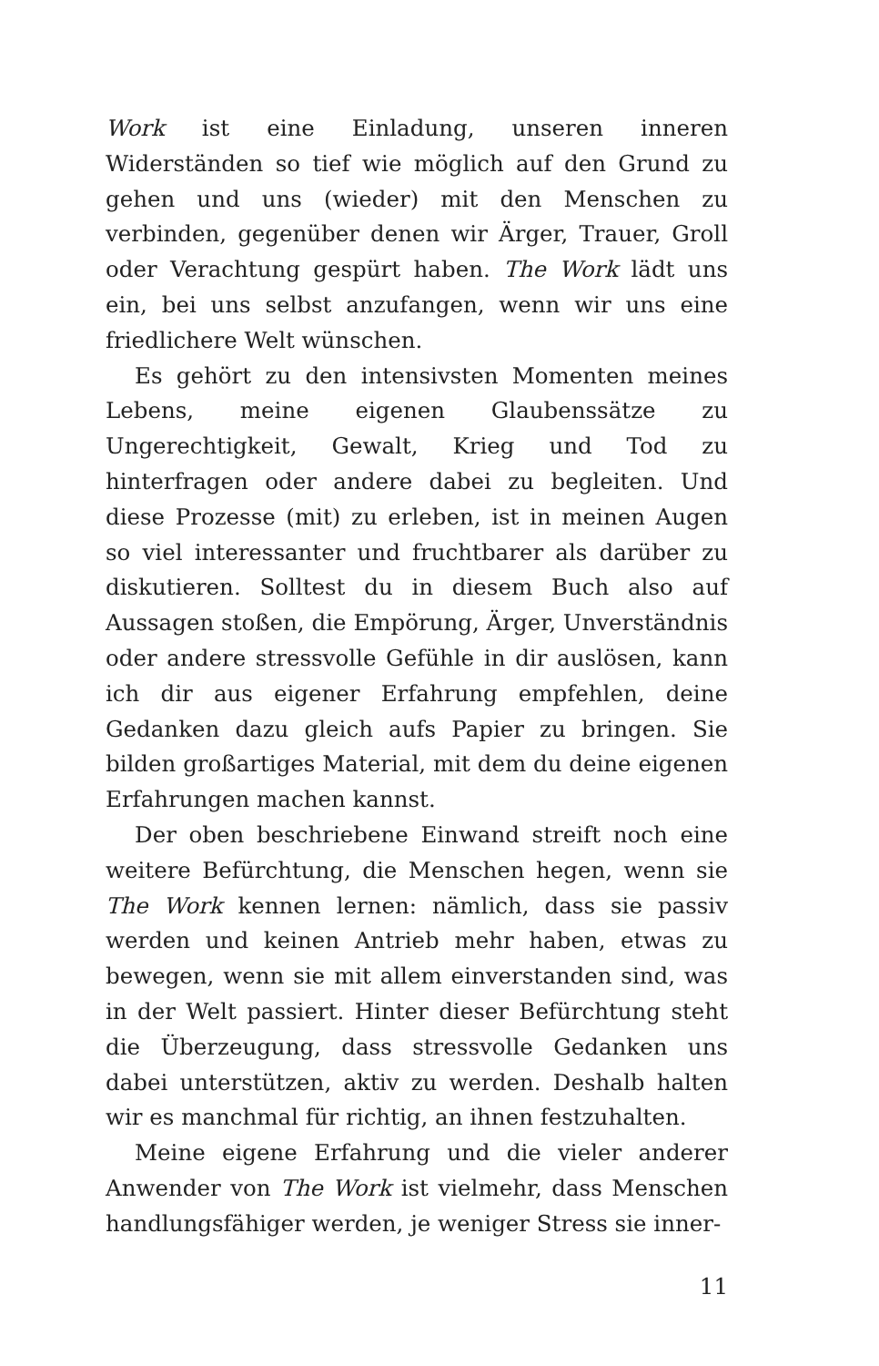Work ist eine Einladung, unseren inneren Widerständen so tief wie möglich auf den Grund zu gehen und uns (wieder) mit den Menschen zu verbinden, gegenüber denen wir Ärger, Trauer, Groll oder Verachtung gespürt haben. The Work lädt uns ein, bei uns selbst anzufangen, wenn wir uns eine friedlichere Welt wünschen.
Es gehört zu den intensivsten Momenten meines Lebens, meine eigenen Glaubenssätze zu Ungerechtigkeit, Gewalt, Krieg und Tod zu hinterfragen oder andere dabei zu begleiten. Und diese Prozesse (mit) zu erleben, ist in meinen Augen so viel interessanter und fruchtbarer als darüber zu diskutieren. Solltest du in diesem Buch also auf Aussagen stoßen, die Empörung, Ärger, Unverständnis oder andere stressvolle Gefühle in dir auslösen, kann ich dir aus eigener Erfahrung empfehlen, deine Gedanken dazu gleich aufs Papier zu bringen. Sie bilden großartiges Material, mit dem du deine eigenen Erfahrungen machen kannst.
Der oben beschriebene Einwand streift noch eine weitere Befürchtung, die Menschen hegen, wenn sie The Work kennen lernen: nämlich, dass sie passiv werden und keinen Antrieb mehr haben, etwas zu bewegen, wenn sie mit allem einverstanden sind, was in der Welt passiert. Hinter dieser Befürchtung steht die Überzeugung, dass stressvolle Gedanken uns dabei unterstützen, aktiv zu werden. Deshalb halten wir es manchmal für richtig, an ihnen festzuhalten.
Meine eigene Erfahrung und die vieler anderer Anwender von The Work ist vielmehr, dass Menschen handlungsfähiger werden, je weniger Stress sie inner-
11